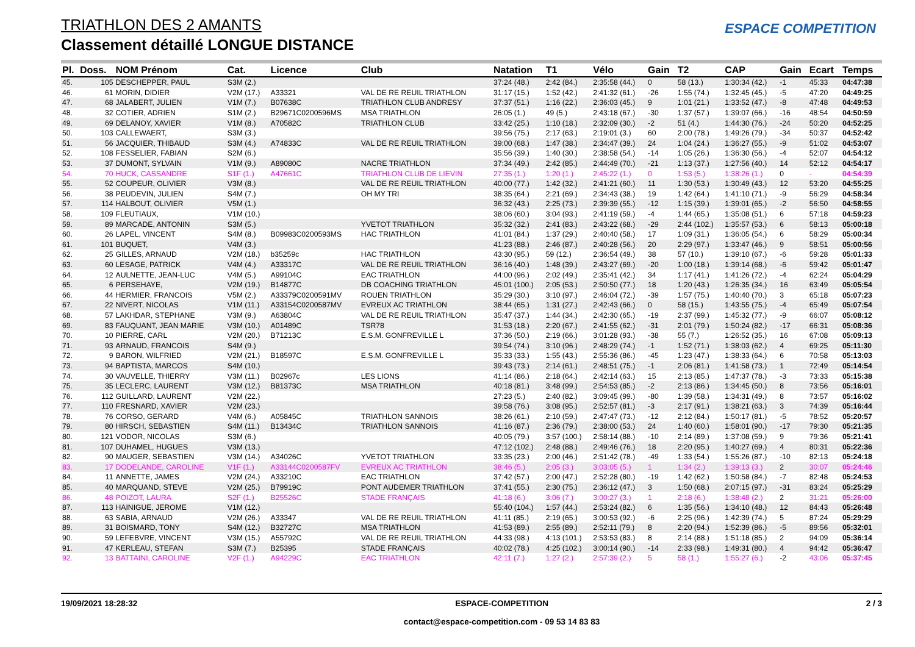TRIATHLON DES 2 AMANTS
Classement détaillé LONGUE DISTANCE
ESPACE COMPETITION
| Pl. | Doss. | NOM Prénom | Cat. | Licence | Club | Natation | T1 | Vélo | Gain | T2 | CAP | Gain | Ecart | Temps |
| --- | --- | --- | --- | --- | --- | --- | --- | --- | --- | --- | --- | --- | --- | --- |
| 45. | 105 | DESCHEPPER, PAUL | S3M (2.) | | | 37:24 (48.) | 2:42 (84.) | 2:35:58 (44.) | 0 | 58 (13.) | 1:30:34 (42.) | -1 | 45:33 | 04:47:38 |
| 46. | 61 | MORIN, DIDIER | V2M (17.) | A33321 | VAL DE RE REUIL TRIATHLON | 31:17 (15.) | 1:52 (42.) | 2:41:32 (61.) | -26 | 1:55 (74.) | 1:32:45 (45.) | -5 | 47:20 | 04:49:25 |
| 47. | 68 | JALABERT, JULIEN | V1M (7.) | B07638C | TRIATHLON CLUB ANDRESY | 37:37 (51.) | 1:16 (22.) | 2:36:03 (45.) | 9 | 1:01 (21.) | 1:33:52 (47.) | -8 | 47:48 | 04:49:53 |
| 48. | 32 | COTIER, ADRIEN | S1M (2.) | B29671C0200596MS | MSA TRIATHLON | 26:05 (1.) | 49 (5.) | 2:43:18 (67.) | -30 | 1:37 (57.) | 1:39:07 (66.) | -16 | 48:54 | 04:50:59 |
| 49. | 69 | DELANOY, XAVIER | V1M (8.) | A70582C | TRIATHLON CLUB | 33:42 (25.) | 1:10 (18.) | 2:32:09 (30.) | -2 | 51 (4.) | 1:44:30 (76.) | -24 | 50:20 | 04:52:25 |
| 50. | 103 | CALLEWAERT, | S3M (3.) | | | 39:56 (75.) | 2:17 (63.) | 2:19:01 (3.) | 60 | 2:00 (78.) | 1:49:26 (79.) | -34 | 50:37 | 04:52:42 |
| 51. | 56 | JACQUIER, THIBAUD | S3M (4.) | A74833C | VAL DE RE REUIL TRIATHLON | 39:00 (68.) | 1:47 (38.) | 2:34:47 (39.) | 24 | 1:04 (24.) | 1:36:27 (55.) | -9 | 51:02 | 04:53:07 |
| 52. | 108 | FESSELIER, FABIAN | S2M (6.) | | | 35:56 (39.) | 1:40 (30.) | 2:38:58 (54.) | -14 | 1:05 (26.) | 1:36:30 (56.) | -4 | 52:07 | 04:54:12 |
| 53. | 37 | DUMONT, SYLVAIN | V1M (9.) | A89080C | NACRE TRIATHLON | 37:34 (49.) | 2:42 (85.) | 2:44:49 (70.) | -21 | 1:13 (37.) | 1:27:56 (40.) | 14 | 52:12 | 04:54:17 |
| 54. | 70 | HUCK, CASSANDRE | S1F (1.) | A47661C | TRIATHLON CLUB DE LIEVIN | 27:35 (1.) | 1:20 (1.) | 2:45:22 (1.) | 0 | 1:53 (5.) | 1:38:26 (1.) | 0 | - | 04:54:39 |
| 55. | 52 | COUPEUR, OLIVIER | V3M (8.) | | VAL DE RE REUIL TRIATHLON | 40:00 (77.) | 1:42 (32.) | 2:41:21 (60.) | 11 | 1:30 (53.) | 1:30:49 (43.) | 12 | 53:20 | 04:55:25 |
| 56. | 38 | PEUDEVIN, JULIEN | S4M (7.) | | OH MY TRI | 38:35 (64.) | 2:21 (69.) | 2:34:43 (38.) | 19 | 1:42 (64.) | 1:41:10 (71.) | -9 | 56:29 | 04:58:34 |
| 57. | 114 | HALBOUT, OLIVIER | V5M (1.) | | | 36:32 (43.) | 2:25 (73.) | 2:39:39 (55.) | -12 | 1:15 (39.) | 1:39:01 (65.) | -2 | 56:50 | 04:58:55 |
| 58. | 109 | FLEUTIAUX, | V1M (10.) | | | 38:06 (60.) | 3:04 (93.) | 2:41:19 (59.) | -4 | 1:44 (65.) | 1:35:08 (51.) | 6 | 57:18 | 04:59:23 |
| 59. | 89 | MARCADE, ANTONIN | S3M (5.) | | YVETOT TRIATHLON | 35:32 (32.) | 2:41 (83.) | 2:43:22 (68.) | -29 | 2:44 (102.) | 1:35:57 (53.) | 6 | 58:13 | 05:00:18 |
| 60. | 26 | LAPEL, VINCENT | S4M (8.) | B09983C0200593MS | HAC TRIATHLON | 41:01 (84.) | 1:37 (29.) | 2:40:40 (58.) | 17 | 1:09 (31.) | 1:36:05 (54.) | 6 | 58:29 | 05:00:34 |
| 61. | 101 | BUQUET, | V4M (3.) | | | 41:23 (88.) | 2:46 (87.) | 2:40:28 (56.) | 20 | 2:29 (97.) | 1:33:47 (46.) | 9 | 58:51 | 05:00:56 |
| 62. | 25 | GILLES, ARNAUD | V2M (18.) | b35259c | HAC TRIATHLON | 43:30 (95.) | 59 (12.) | 2:36:54 (49.) | 38 | 57 (10.) | 1:39:10 (67.) | -6 | 59:28 | 05:01:33 |
| 63. | 60 | LESAGE, PATRICK | V4M (4.) | A33317C | VAL DE RE REUIL TRIATHLON | 36:16 (40.) | 1:48 (39.) | 2:43:27 (69.) | -20 | 1:00 (18.) | 1:39:14 (68.) | -6 | 59:42 | 05:01:47 |
| 64. | 12 | AULNETTE, JEAN-LUC | V4M (5.) | A99104C | EAC TRIATHLON | 44:00 (96.) | 2:02 (49.) | 2:35:41 (42.) | 34 | 1:17 (41.) | 1:41:26 (72.) | -4 | 62:24 | 05:04:29 |
| 65. | 6 | PERSEHAYE, | V2M (19.) | B14877C | DB COACHING TRIATHLON | 45:01 (100.) | 2:05 (53.) | 2:50:50 (77.) | 18 | 1:20 (43.) | 1:26:35 (34.) | 16 | 63:49 | 05:05:54 |
| 66. | 44 | HERMIER, FRANCOIS | V5M (2.) | A33379C0200591MV | ROUEN TRIATHLON | 35:29 (30.) | 3:10 (97.) | 2:46:04 (72.) | -39 | 1:57 (75.) | 1:40:40 (70.) | 3 | 65:18 | 05:07:23 |
| 67. | 22 | NIVERT, NICOLAS | V1M (11.) | A33154C0200587MV | EVREUX AC TRIATHLON | 38:44 (65.) | 1:31 (27.) | 2:42:43 (66.) | 0 | 58 (15.) | 1:43:55 (75.) | -4 | 65:49 | 05:07:54 |
| 68. | 57 | LAKHDAR, STEPHANE | V3M (9.) | A63804C | VAL DE RE REUIL TRIATHLON | 35:47 (37.) | 1:44 (34.) | 2:42:30 (65.) | -19 | 2:37 (99.) | 1:45:32 (77.) | -9 | 66:07 | 05:08:12 |
| 69. | 83 | FAUQUANT, JEAN MARIE | V3M (10.) | A01489C | TSR78 | 31:53 (18.) | 2:20 (67.) | 2:41:55 (62.) | -31 | 2:01 (79.) | 1:50:24 (82.) | -17 | 66:31 | 05:08:36 |
| 70. | 10 | PIERRE, CARL | V2M (20.) | B71213C | E.S.M. GONFREVILLE L | 37:36 (50.) | 2:19 (66.) | 3:01:28 (93.) | -38 | 55 (7.) | 1:26:52 (35.) | 16 | 67:08 | 05:09:13 |
| 71. | 93 | ARNAUD, FRANCOIS | S4M (9.) | | | 39:54 (74.) | 3:10 (96.) | 2:48:29 (74.) | -1 | 1:52 (71.) | 1:38:03 (62.) | 4 | 69:25 | 05:11:30 |
| 72. | 9 | BARON, WILFRIED | V2M (21.) | B18597C | E.S.M. GONFREVILLE L | 35:33 (33.) | 1:55 (43.) | 2:55:36 (86.) | -45 | 1:23 (47.) | 1:38:33 (64.) | 6 | 70:58 | 05:13:03 |
| 73. | 94 | BAPTISTA, MARCOS | S4M (10.) | | | 39:43 (73.) | 2:14 (61.) | 2:48:51 (75.) | -1 | 2:06 (81.) | 1:41:58 (73.) | 1 | 72:49 | 05:14:54 |
| 74. | 30 | VAUVELLE, THIERRY | V3M (11.) | B02967c | LES LIONS | 41:14 (86.) | 2:18 (64.) | 2:42:14 (63.) | 15 | 2:13 (85.) | 1:47:37 (78.) | -3 | 73:33 | 05:15:38 |
| 75. | 35 | LECLERC, LAURENT | V3M (12.) | B81373C | MSA TRIATHLON | 40:18 (81.) | 3:48 (99.) | 2:54:53 (85.) | -2 | 2:13 (86.) | 1:34:45 (50.) | 8 | 73:56 | 05:16:01 |
| 76. | 112 | GUILLARD, LAURENT | V2M (22.) | | | 27:23 (5.) | 2:40 (82.) | 3:09:45 (99.) | -80 | 1:39 (58.) | 1:34:31 (49.) | 8 | 73:57 | 05:16:02 |
| 77. | 110 | FRESNARD, XAVIER | V2M (23.) | | | 39:58 (76.) | 3:08 (95.) | 2:52:57 (81.) | -3 | 2:17 (91.) | 1:38:21 (63.) | 3 | 74:39 | 05:16:44 |
| 78. | 76 | CORSO, GERARD | V4M (6.) | A05845C | TRIATHLON SANNOIS | 38:26 (61.) | 2:10 (59.) | 2:47:47 (73.) | -12 | 2:12 (84.) | 1:50:17 (81.) | -5 | 78:52 | 05:20:57 |
| 79. | 80 | HIRSCH, SEBASTIEN | S4M (11.) | B13434C | TRIATHLON SANNOIS | 41:16 (87.) | 2:36 (79.) | 2:38:00 (53.) | 24 | 1:40 (60.) | 1:58:01 (90.) | -17 | 79:30 | 05:21:35 |
| 80. | 121 | VODOR, NICOLAS | S3M (6.) | | | 40:05 (79.) | 3:57 (100.) | 2:58:14 (88.) | -10 | 2:14 (89.) | 1:37:08 (59.) | 9 | 79:36 | 05:21:41 |
| 81. | 107 | DUHAMEL, HUGUES | V3M (13.) | | | 47:12 (102.) | 2:48 (88.) | 2:49:46 (76.) | 18 | 2:20 (95.) | 1:40:27 (69.) | 4 | 80:31 | 05:22:36 |
| 82. | 90 | MAUGER, SEBASTIEN | V3M (14.) | A34026C | YVETOT TRIATHLON | 33:35 (23.) | 2:00 (46.) | 2:51:42 (78.) | -49 | 1:33 (54.) | 1:55:26 (87.) | -10 | 82:13 | 05:24:18 |
| 83. | 17 | DODELANDE, CAROLINE | V1F (1.) | A33144C0200587FV | EVREUX AC TRIATHLON | 38:46 (5.) | 2:05 (3.) | 3:03:05 (5.) | 1 | 1:34 (2.) | 1:39:13 (3.) | 2 | 30:07 | 05:24:46 |
| 84. | 11 | ANNETTE, JAMES | V2M (24.) | A33210C | EAC TRIATHLON | 37:42 (57.) | 2:00 (47.) | 2:52:28 (80.) | -19 | 1:42 (62.) | 1:50:58 (84.) | -7 | 82:48 | 05:24:53 |
| 85. | 40 | MARQUAND, STEVE | V2M (25.) | B79919C | PONT AUDEMER TRIATHLON | 37:41 (55.) | 2:30 (75.) | 2:36:12 (47.) | 3 | 1:50 (68.) | 2:07:15 (97.) | -31 | 83:24 | 05:25:29 |
| 86. | 48 | POIZOT, LAURA | S2F (1.) | B25526C | STADE FRANÇAIS | 41:18 (6.) | 3:06 (7.) | 3:00:27 (3.) | 1 | 2:18 (6.) | 1:38:48 (2.) | 2 | 31:21 | 05:26:00 |
| 87. | 113 | HAINIGUE, JEROME | V1M (12.) | | | 55:40 (104.) | 1:57 (44.) | 2:53:24 (82.) | 6 | 1:35 (56.) | 1:34:10 (48.) | 12 | 84:43 | 05:26:48 |
| 88. | 63 | SABIA, ARNAUD | V2M (26.) | A33347 | VAL DE RE REUIL TRIATHLON | 41:11 (85.) | 2:19 (65.) | 3:00:53 (92.) | -6 | 2:25 (96.) | 1:42:39 (74.) | 5 | 87:24 | 05:29:29 |
| 89. | 31 | BOISMARD, TONY | S4M (12.) | B32727C | MSA TRIATHLON | 41:53 (89.) | 2:55 (89.) | 2:52:11 (79.) | 8 | 2:20 (94.) | 1:52:39 (86.) | -5 | 89:56 | 05:32:01 |
| 90. | 59 | LEFEBVRE, VINCENT | V3M (15.) | A55792C | VAL DE RE REUIL TRIATHLON | 44:33 (98.) | 4:13 (101.) | 2:53:53 (83.) | 8 | 2:14 (88.) | 1:51:18 (85.) | 2 | 94:09 | 05:36:14 |
| 91. | 47 | KERLEAU, STEFAN | S3M (7.) | B25395 | STADE FRANÇAIS | 40:02 (78.) | 4:25 (102.) | 3:00:14 (90.) | -14 | 2:33 (98.) | 1:49:31 (80.) | 4 | 94:42 | 05:36:47 |
| 92. | 13 | BATTAINI, CAROLINE | V2F (1.) | A94229C | EAC TRIATHLON | 42:11 (7.) | 1:27 (2.) | 2:57:39 (2.) | 5 | 58 (1.) | 1:55:27 (6.) | -2 | 43:06 | 05:37:45 |
19/09/2021 18:28:32 ESPACE-COMPETITION
contact@espace-competition.com - 09 53 14 83 83
2 / 3